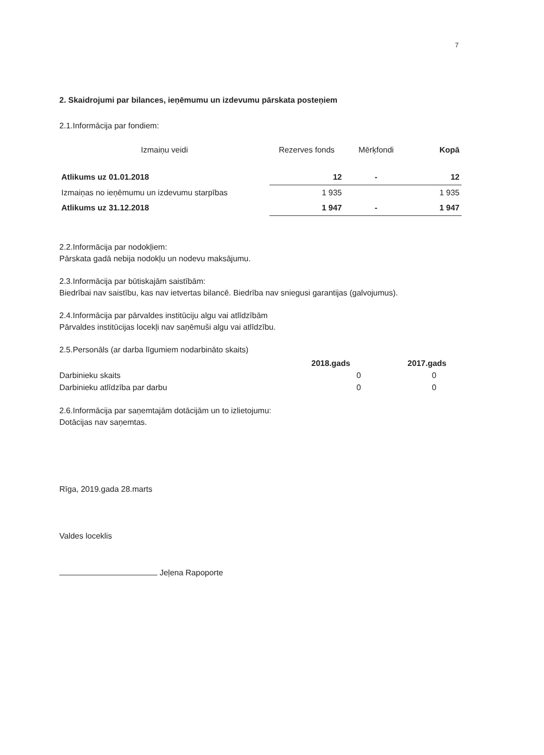7
2. Skaidrojumi par bilances, ieņēmumu un izdevumu pārskata posteņiem
2.1.Informācija par fondiem:
| Izmaiņu veidi | Rezerves fonds | Mērķfondi | Kopā |
| --- | --- | --- | --- |
| Atlikums uz 01.01.2018 | 12 | - | 12 |
| Izmaiņas no ieņēmumu un izdevumu starpības | 1 935 | | 1 935 |
| Atlikums uz 31.12.2018 | 1 947 | - | 1 947 |
2.2.Informācija par nodokļiem:
Pārskata gadā nebija nodokļu un nodevu maksājumu.
2.3.Informācija par būtiskajām saistībām:
Biedrībai nav saistību, kas nav ietvertas bilancē. Biedrība nav sniegusi garantijas (galvojumus).
2.4.Informācija par pārvaldes institūciju algu vai atlīdzībām
Pārvaldes institūcijas locekļi nav saņēmuši algu vai atlīdzību.
2.5.Personāls (ar darba līgumiem nodarbināto skaits)
| | 2018.gads | 2017.gads |
| --- | --- | --- |
| Darbinieku skaits | 0 | 0 |
| Darbinieku atlīdzība par darbu | 0 | 0 |
2.6.Informācija par saņemtajām dotācijām un to izlietojumu:
Dotācijas nav saņemtas.
Rīga, 2019.gada 28.marts
Valdes loceklis
Jeļena Rapoporte